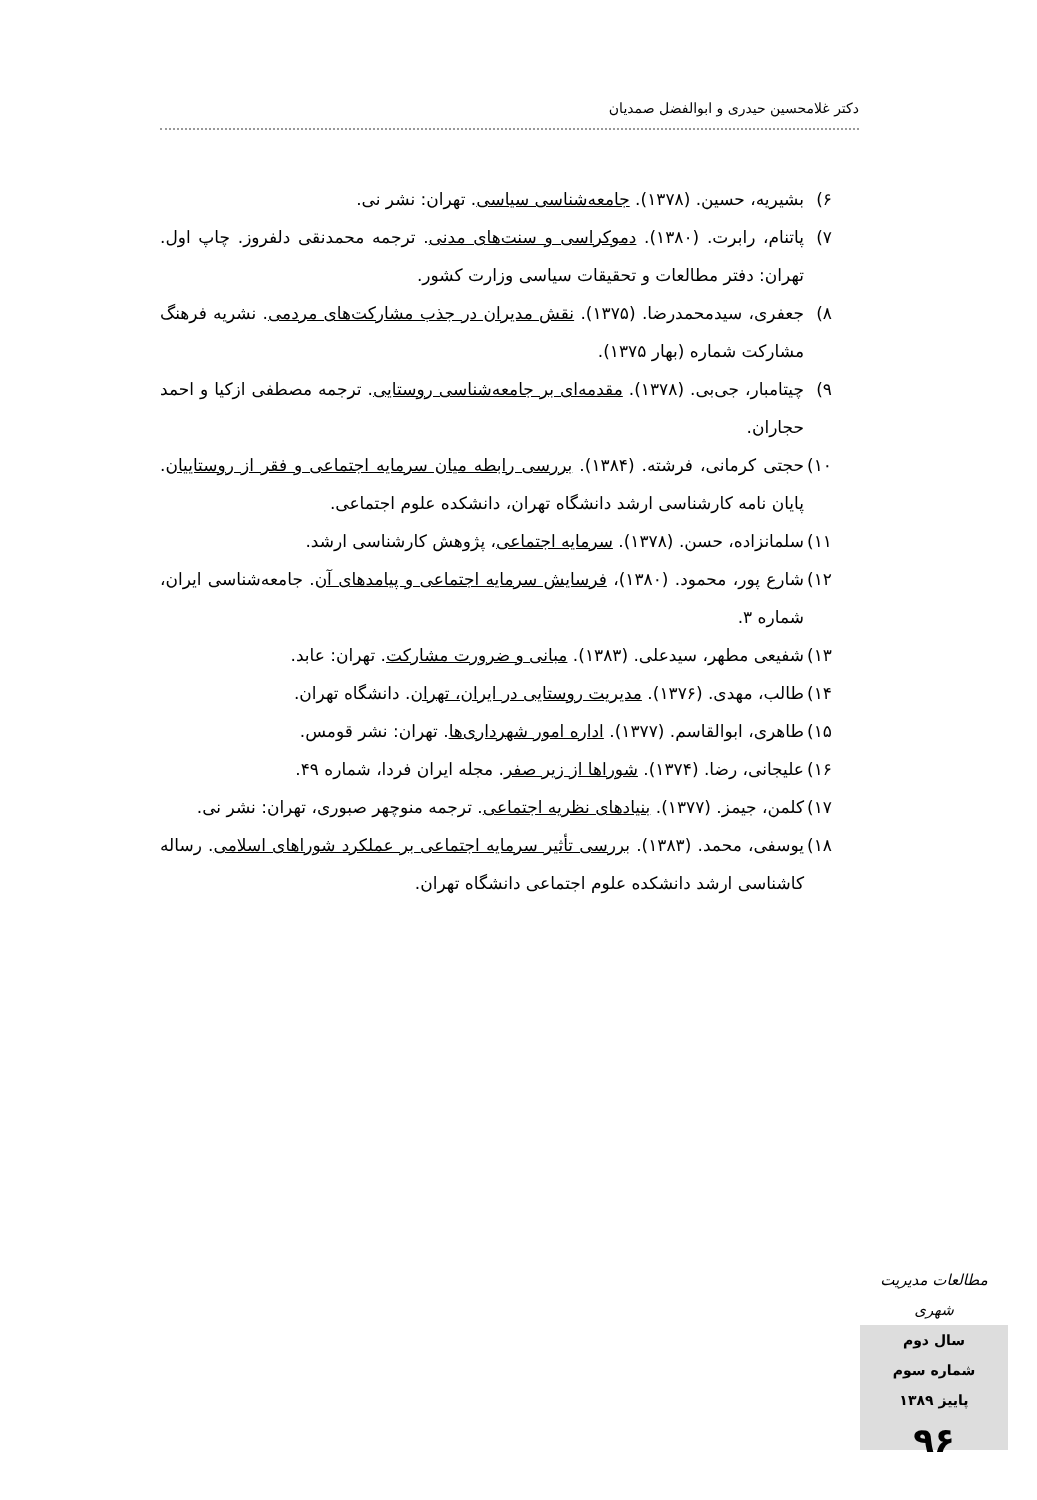دکتر غلامحسین حیدری و ابوالفضل صمدیان
۶) بشیریه، حسین. (۱۳۷۸). جامعه‌شناسی سیاسی. تهران: نشر نی.
۷) پاتنام، رابرت. (۱۳۸۰). دموکراسی و سنت‌های مدنی. ترجمه محمدنقی دلفروز. چاپ اول. تهران: دفتر مطالعات و تحقیقات سیاسی وزارت کشور.
۸) جعفری، سیدمحمدرضا. (۱۳۷۵). نقش مدیران در جذب مشارکت‌های مردمی. نشریه فرهنگ مشارکت شماره (بهار ۱۳۷۵).
۹) چیتامبار، جی‌بی. (۱۳۷۸). مقدمه‌ای بر جامعه‌شناسی روستایی. ترجمه مصطفی ازکیا و احمد حجاران.
۱۰) حجتی کرمانی، فرشته. (۱۳۸۴). بررسی رابطه میان سرمایه اجتماعی و فقر از روستاییان. پایان نامه کارشناسی ارشد دانشگاه تهران، دانشکده علوم اجتماعی.
۱۱) سلمانزاده، حسن. (۱۳۷۸). سرمایه اجتماعی، پژوهش کارشناسی ارشد.
۱۲) شارع پور، محمود. (۱۳۸۰)، فرسایش سرمایه اجتماعی و پیامدهای آن. جامعه‌شناسی ایران، شماره ۳.
۱۳) شفیعی مطهر، سیدعلی. (۱۳۸۳). مبانی و ضرورت مشارکت. تهران: عابد.
۱۴) طالب، مهدی. (۱۳۷۶). مدیریت روستایی در ایران، تهران. دانشگاه تهران.
۱۵) طاهری، ابوالقاسم. (۱۳۷۷). اداره امور شهرداری‌ها. تهران: نشر قومس.
۱۶) علیجانی، رضا. (۱۳۷۴). شوراها از زیر صفر. مجله ایران فردا، شماره ۴۹.
۱۷) کلمن، جیمز. (۱۳۷۷). بنیادهای نظریه اجتماعی. ترجمه منوچهر صبوری، تهران: نشر نی.
۱۸) یوسفی، محمد. (۱۳۸۳). بررسی تأثیر سرمایه اجتماعی بر عملکرد شوراهای اسلامی. رساله کاشناسی ارشد دانشکده علوم اجتماعی دانشگاه تهران.
مطالعات مدیریت شهری
سال دوم
شماره سوم
پاییز ۱۳۸۹
۹۶